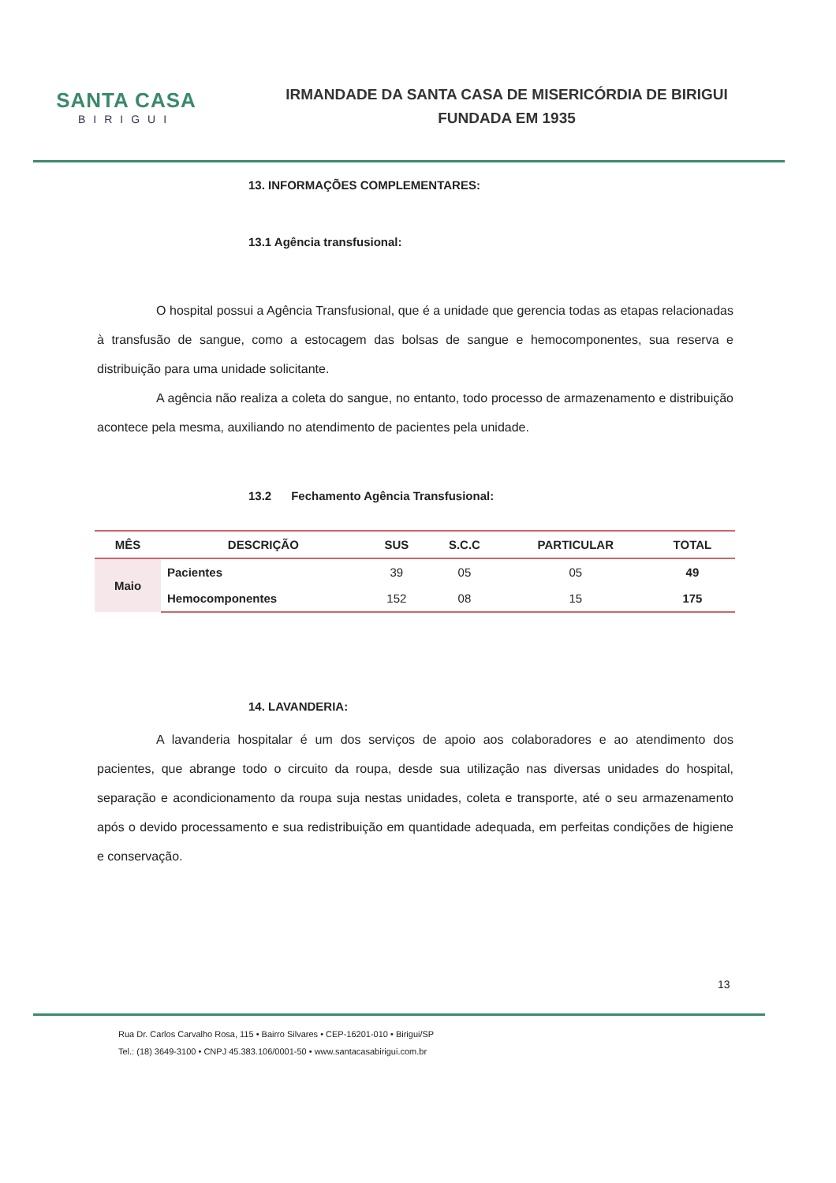SANTA CASA
BIRIGUI
IRMANDADE DA SANTA CASA DE MISERICÓRDIA DE BIRIGUI
FUNDADA EM 1935
13. INFORMAÇÕES COMPLEMENTARES:
13.1 Agência transfusional:
O hospital possui a Agência Transfusional, que é a unidade que gerencia todas as etapas relacionadas à transfusão de sangue, como a estocagem das bolsas de sangue e hemocomponentes, sua reserva e distribuição para uma unidade solicitante.
A agência não realiza a coleta do sangue, no entanto, todo processo de armazenamento e distribuição acontece pela mesma, auxiliando no atendimento de pacientes pela unidade.
13.2 Fechamento Agência Transfusional:
| MÊS | DESCRIÇÃO | SUS | S.C.C | PARTICULAR | TOTAL |
| --- | --- | --- | --- | --- | --- |
| Maio | Pacientes | 39 | 05 | 05 | 49 |
| | Hemocomponentes | 152 | 08 | 15 | 175 |
14. LAVANDERIA:
A lavanderia hospitalar é um dos serviços de apoio aos colaboradores e ao atendimento dos pacientes, que abrange todo o circuito da roupa, desde sua utilização nas diversas unidades do hospital, separação e acondicionamento da roupa suja nestas unidades, coleta e transporte, até o seu armazenamento após o devido processamento e sua redistribuição em quantidade adequada, em perfeitas condições de higiene e conservação.
13
Rua Dr. Carlos Carvalho Rosa, 115 • Bairro Silvares • CEP-16201-010 • Birigui/SP
Tel.: (18) 3649-3100 • CNPJ 45.383.106/0001-50 • www.santacasabirigui.com.br